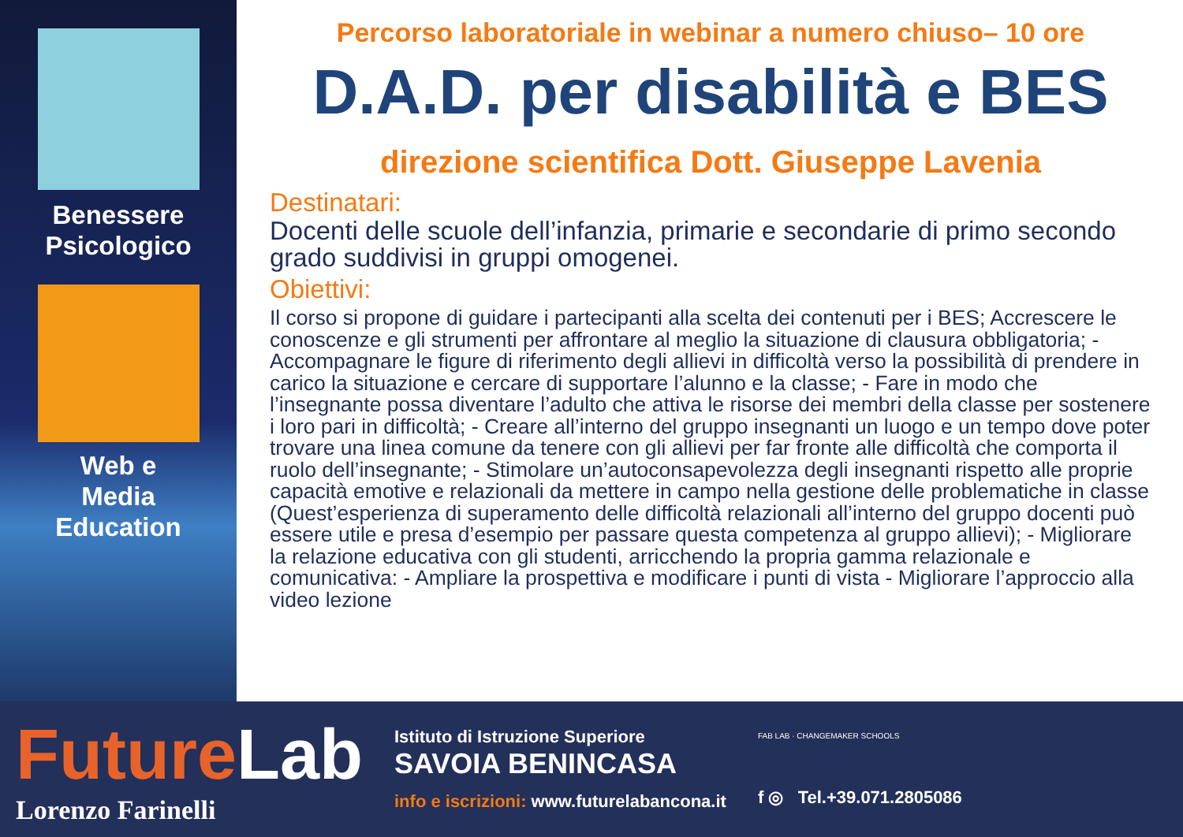Benessere
Psicologico
Web e
Media
Education
Percorso laboratoriale in webinar a numero chiuso– 10 ore
D.A.D. per disabilità e BES
direzione scientifica Dott. Giuseppe Lavenia
Destinatari:
Docenti delle scuole dell’infanzia, primarie e secondarie di primo secondo grado suddivisi in gruppi omogenei.
Obiettivi:
Il corso si propone di guidare i partecipanti alla scelta dei contenuti per i BES; Accrescere le conoscenze e gli strumenti per affrontare al meglio la situazione di clausura obbligatoria; - Accompagnare le figure di riferimento degli allievi in difficoltà verso la possibilità di prendere in carico la situazione e cercare di supportare l’alunno e la classe; - Fare in modo che l’insegnante possa diventare l’adulto che attiva le risorse dei membri della classe per sostenere i loro pari in difficoltà; - Creare all’interno del gruppo insegnanti un luogo e un tempo dove poter trovare una linea comune da tenere con gli allievi per far fronte alle difficoltà che comporta il ruolo dell’insegnante; - Stimolare un’autoconsapevolezza degli insegnanti rispetto alle proprie capacità emotive e relazionali da mettere in campo nella gestione delle problematiche in classe (Quest’esperienza di superamento delle difficoltà relazionali all’interno del gruppo docenti può essere utile e presa d’esempio per passare questa competenza al gruppo allievi); - Migliorare la relazione educativa con gli studenti, arricchendo la propria gamma relazionale e comunicativa: - Ampliare la prospettiva e modificare i punti di vista - Migliorare l’approccio alla video lezione
FutureLab
Lorenzo Farinelli
Istituto di Istruzione Superiore
SAVOIA BENINCASA
info e iscrizioni: www.futurelabancona.it
FAB LAB · CHANGEMAKER SCHOOLS
f ◎ Tel.+39.071.2805086